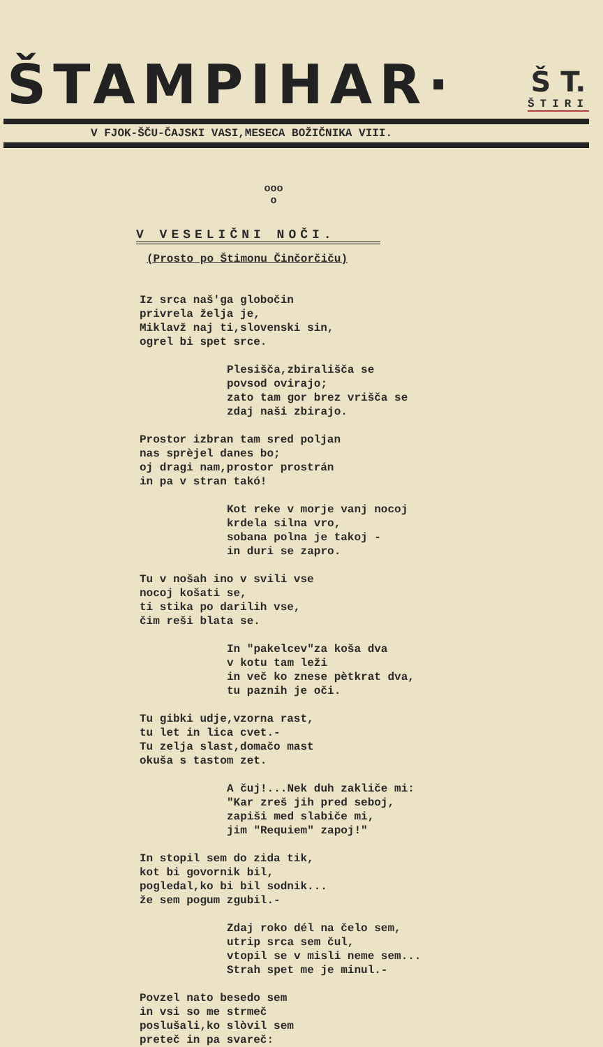ŠTAMPIHAR·
Š T.
ŠTIRI
V FJOK-ŠČU-ČAJSKI VASI,MESECA BOŽIČNIKA VIII.
ooo
o
V VESELIČNI NOČI.
(Prosto po Štimonu Činčorčiču)
Iz srca naš'ga globočin
privrela želja je,
Miklavž naj ti,slovenski sin,
ogrel bi spet srce.
Plesišča,zbirališča se
povsod ovirajo;
zato tam gor brez vrišča se
zdaj naši zbirajo.
Prostor izbran tam sred poljan
nas sprèjel danes bo;
oj dragi nam,prostor prostrán
in pa v stran takó!
Kot reke v morje vanj nocoj
krdela silna vro,
sobana polna je takoj -
in duri se zapro.
Tu v nošah ino v svili vse
nocoj košati se,
ti stika po darilih vse,
čim reši blata se.
In "pakelcev"za koša dva
v kotu tam leži
in več ko znese pètkrat dva,
tu paznih je oči.
Tu gibki udje,vzorna rast,
tu let in lica cvet.-
Tu zelja slast,domačo mast
okuša s tastom zet.
A čuj!...Nek duh zakliče mi:
"Kar zreš jih pred seboj,
zapiši med slabiče mi,
jim "Requiem" zapoj!"
In stopil sem do zida tik,
kot bi govornik bil,
pogledal,ko bi bil sodnik...
že sem pogum zgubil.-
Zdaj roko dél na čelo sem,
utrip srca sem čul,
vtopil se v misli neme sem...
Strah spet me je minul.-
Povzel nato besedo sem
in vsi so me strmeč
poslušali,ko slòvil sem
preteč in pa svareč:
./.